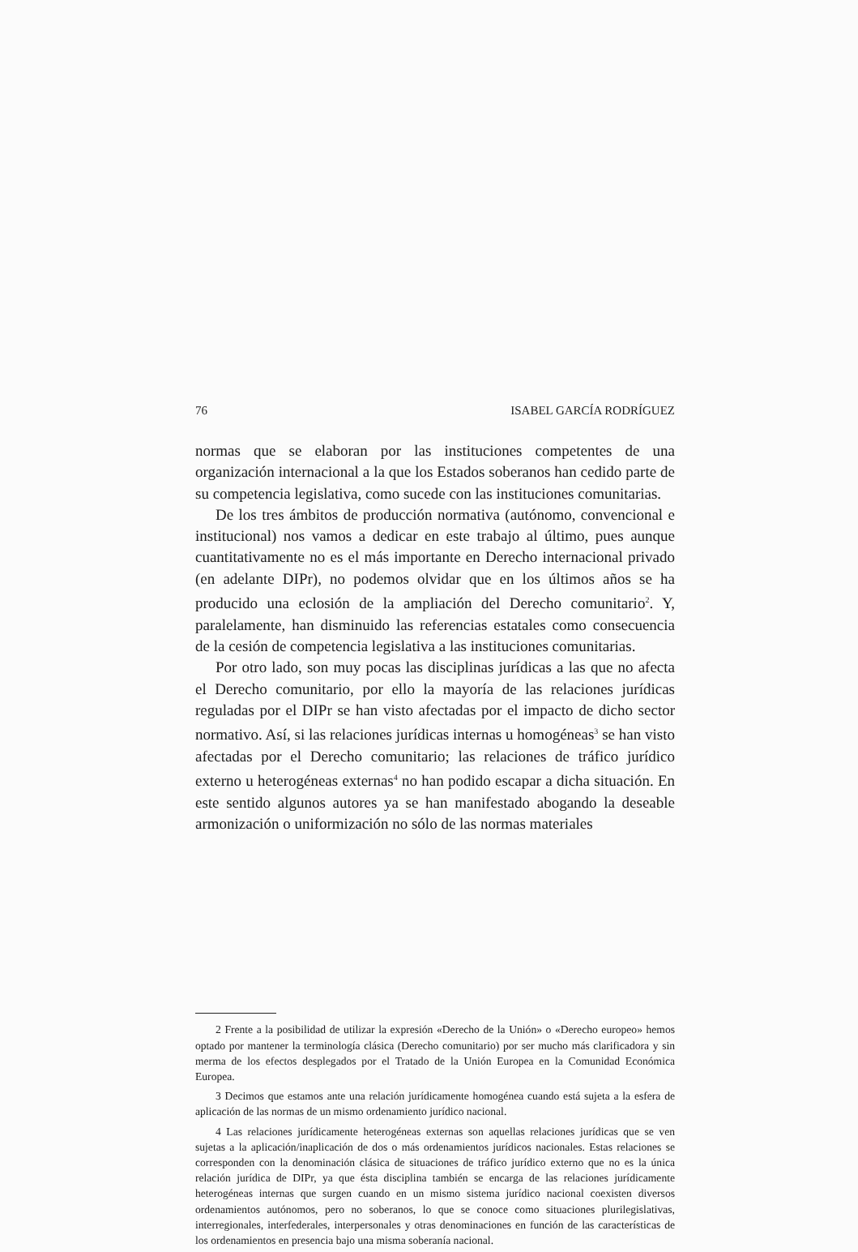76 ISABEL GARCÍA RODRÍGUEZ
normas que se elaboran por las instituciones competentes de una organización internacional a la que los Estados soberanos han cedido parte de su competencia legislativa, como sucede con las instituciones comunitarias.
De los tres ámbitos de producción normativa (autónomo, convencional e institucional) nos vamos a dedicar en este trabajo al último, pues aunque cuantitativamente no es el más importante en Derecho internacional privado (en adelante DIPr), no podemos olvidar que en los últimos años se ha producido una eclosión de la ampliación del Derecho comunitario<sup>2</sup>. Y, paralelamente, han disminuido las referencias estatales como consecuencia de la cesión de competencia legislativa a las instituciones comunitarias.
Por otro lado, son muy pocas las disciplinas jurídicas a las que no afecta el Derecho comunitario, por ello la mayoría de las relaciones jurídicas reguladas por el DIPr se han visto afectadas por el impacto de dicho sector normativo. Así, si las relaciones jurídicas internas u homogéneas<sup>3</sup> se han visto afectadas por el Derecho comunitario; las relaciones de tráfico jurídico externo u heterogéneas externas<sup>4</sup> no han podido escapar a dicha situación. En este sentido algunos autores ya se han manifestado abogando la deseable armonización o uniformización no sólo de las normas materiales
2 Frente a la posibilidad de utilizar la expresión «Derecho de la Unión» o «Derecho europeo» hemos optado por mantener la terminología clásica (Derecho comunitario) por ser mucho más clarificadora y sin merma de los efectos desplegados por el Tratado de la Unión Europea en la Comunidad Económica Europea.
3 Decimos que estamos ante una relación jurídicamente homogénea cuando está sujeta a la esfera de aplicación de las normas de un mismo ordenamiento jurídico nacional.
4 Las relaciones jurídicamente heterogéneas externas son aquellas relaciones jurídicas que se ven sujetas a la aplicación/inaplicación de dos o más ordenamientos jurídicos nacionales. Estas relaciones se corresponden con la denominación clásica de situaciones de tráfico jurídico externo que no es la única relación jurídica de DIPr, ya que ésta disciplina también se encarga de las relaciones jurídicamente heterogéneas internas que surgen cuando en un mismo sistema jurídico nacional coexisten diversos ordenamientos autónomos, pero no soberanos, lo que se conoce como situaciones plurilegislativas, interregionales, interfederales, interpersonales y otras denominaciones en función de las características de los ordenamientos en presencia bajo una misma soberanía nacional.